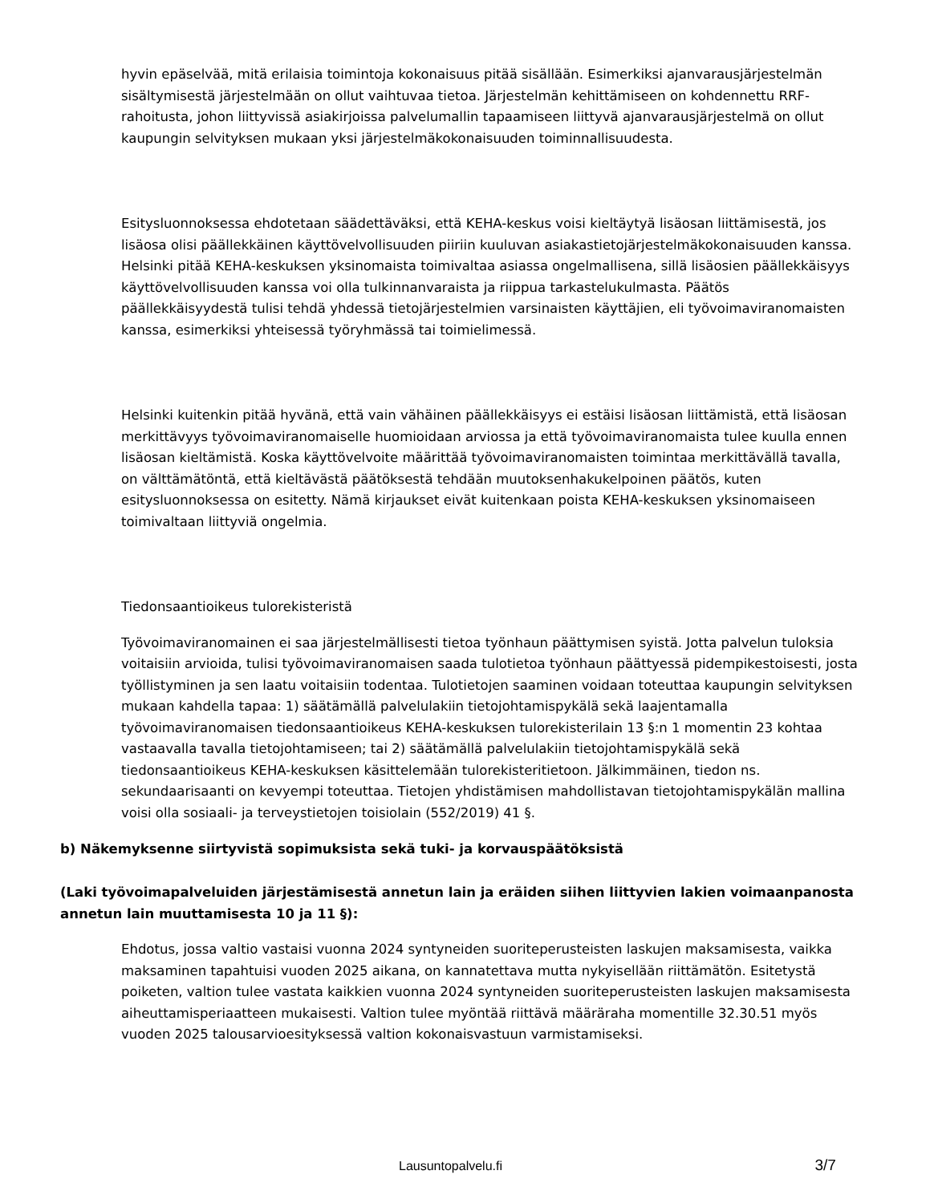hyvin epäselvää, mitä erilaisia toimintoja kokonaisuus pitää sisällään. Esimerkiksi ajanvarausjärjestelmän sisältymisestä järjestelmään on ollut vaihtuvaa tietoa. Järjestelmän kehittämiseen on kohdennettu RRF-rahoitusta, johon liittyvissä asiakirjoissa palvelumallin tapaamiseen liittyvä ajanvarausjärjestelmä on ollut kaupungin selvityksen mukaan yksi järjestelmäkokonaisuuden toiminnallisuudesta.
Esitysluonnoksessa ehdotetaan säädettäväksi, että KEHA-keskus voisi kieltäytyä lisäosan liittämisestä, jos lisäosa olisi päällekkäinen käyttövelvollisuuden piiriin kuuluvan asiakastietojärjestelmäkokonaisuuden kanssa. Helsinki pitää KEHA-keskuksen yksinomaista toimivaltaa asiassa ongelmallisena, sillä lisäosien päällekkäisyys käyttövelvollisuuden kanssa voi olla tulkinnanvaraista ja riippua tarkastelukulmasta. Päätös päällekkäisyydestä tulisi tehdä yhdessä tietojärjestelmien varsinaisten käyttäjien, eli työvoimaviranomaisten kanssa, esimerkiksi yhteisessä työryhmässä tai toimielimessä.
Helsinki kuitenkin pitää hyvänä, että vain vähäinen päällekkäisyys ei estäisi lisäosan liittämistä, että lisäosan merkittävyys työvoimaviranomaiselle huomioidaan arviossa ja että työvoimaviranomaista tulee kuulla ennen lisäosan kieltämistä. Koska käyttövelvoite määrittää työvoimaviranomaisten toimintaa merkittävällä tavalla, on välttämätöntä, että kieltävästä päätöksestä tehdään muutoksenhakukelpoinen päätös, kuten esitysluonnoksessa on esitetty. Nämä kirjaukset eivät kuitenkaan poista KEHA-keskuksen yksinomaiseen toimivaltaan liittyviä ongelmia.
Tiedonsaantioikeus tulorekisteristä
Työvoimaviranomainen ei saa järjestelmällisesti tietoa työnhaun päättymisen syistä. Jotta palvelun tuloksia voitaisiin arvioida, tulisi työvoimaviranomaisen saada tulotietoa työnhaun päättyessä pidempikestoisesti, josta työllistyminen ja sen laatu voitaisiin todentaa. Tulotietojen saaminen voidaan toteuttaa kaupungin selvityksen mukaan kahdella tapaa: 1) säätämällä palvelulakiin tietojohtamispykälä sekä laajentamalla työvoimaviranomaisen tiedonsaantioikeus KEHA-keskuksen tulorekisterilain 13 §:n 1 momentin 23 kohtaa vastaavalla tavalla tietojohtamiseen; tai 2) säätämällä palvelulakiin tietojohtamispykälä sekä tiedonsaantioikeus KEHA-keskuksen käsittelemään tulorekisteritietoon. Jälkimmäinen, tiedon ns. sekundaarisaanti on kevyempi toteuttaa. Tietojen yhdistämisen mahdollistavan tietojohtamispykälän mallina voisi olla sosiaali- ja terveystietojen toisiolain (552/2019) 41 §.
b) Näkemyksenne siirtyvistä sopimuksista sekä tuki- ja korvauspäätöksistä
(Laki työvoimapalveluiden järjestämisestä annetun lain ja eräiden siihen liittyvien lakien voimaanpanosta annetun lain muuttamisesta 10 ja 11 §):
Ehdotus, jossa valtio vastaisi vuonna 2024 syntyneiden suoriteperusteisten laskujen maksamisesta, vaikka maksaminen tapahtuisi vuoden 2025 aikana, on kannatettava mutta nykyisellään riittämätön. Esitetystä poiketen, valtion tulee vastata kaikkien vuonna 2024 syntyneiden suoriteperusteisten laskujen maksamisesta aiheuttamisperiaatteen mukaisesti. Valtion tulee myöntää riittävä määräraha momentille 32.30.51 myös vuoden 2025 talousarvioesityksessä valtion kokonaisvastuun varmistamiseksi.
Lausuntopalvelu.fi 3/7